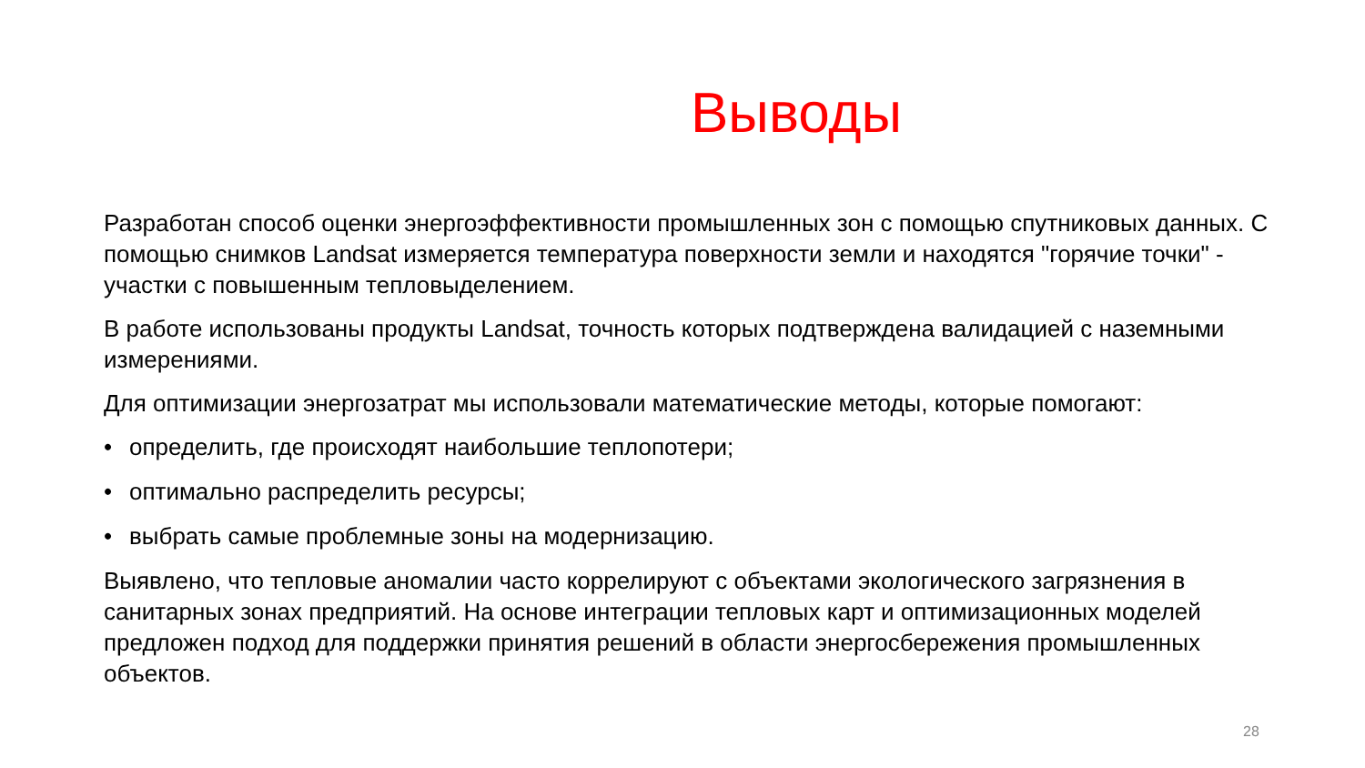Выводы
Разработан способ оценки энергоэффективности промышленных зон с помощью спутниковых данных. С помощью снимков Landsat измеряется температура поверхности земли и находятся "горячие точки" - участки с повышенным тепловыделением.
В работе использованы продукты Landsat, точность которых подтверждена валидацией с наземными измерениями.
Для оптимизации энергозатрат мы использовали математические методы, которые помогают:
• определить, где происходят наибольшие теплопотери;
• оптимально распределить ресурсы;
• выбрать самые проблемные зоны на модернизацию.
Выявлено, что тепловые аномалии часто коррелируют с объектами экологического загрязнения в санитарных зонах предприятий. На основе интеграции тепловых карт и оптимизационных моделей предложен подход для поддержки принятия решений в области энергосбережения промышленных объектов.
28